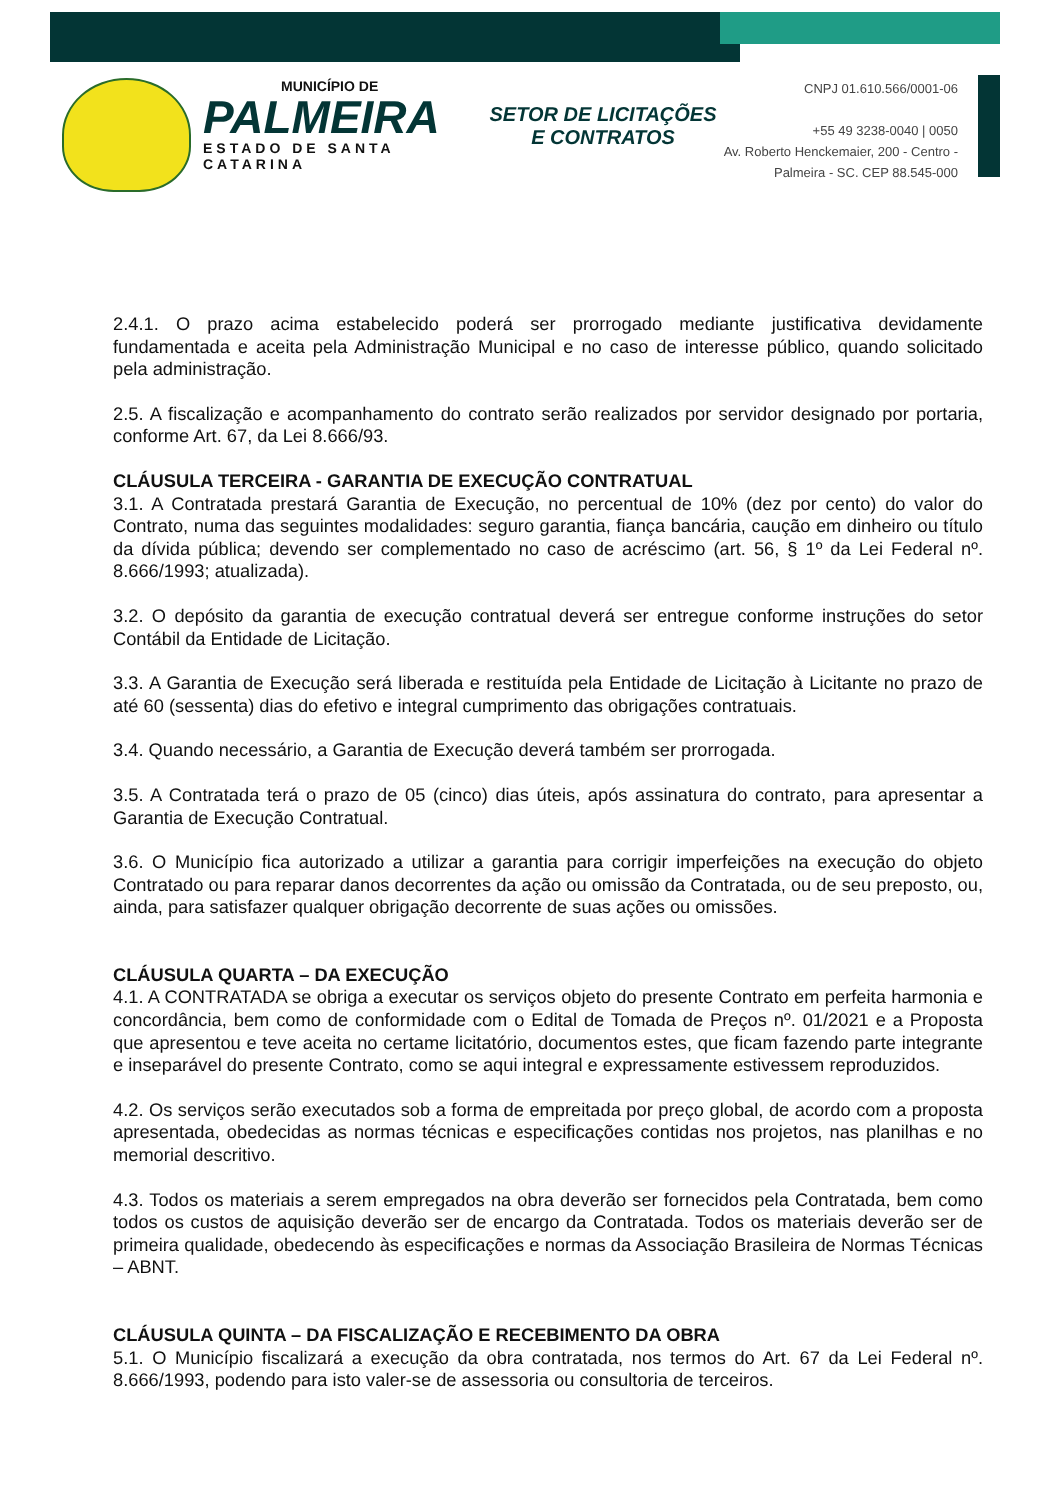MUNICÍPIO DE
PALMEIRA
ESTADO DE SANTA CATARINA
SETOR DE LICITAÇÕES E CONTRATOS
CNPJ 01.610.566/0001-06
+55 49 3238-0040 | 0050
Av. Roberto Henckemaier, 200 - Centro -
Palmeira - SC. CEP 88.545-000
2.4.1. O prazo acima estabelecido poderá ser prorrogado mediante justificativa devidamente fundamentada e aceita pela Administração Municipal e no caso de interesse público, quando solicitado pela administração.
2.5. A fiscalização e acompanhamento do contrato serão realizados por servidor designado por portaria, conforme Art. 67, da Lei 8.666/93.
CLÁUSULA TERCEIRA - GARANTIA DE EXECUÇÃO CONTRATUAL
3.1. A Contratada prestará Garantia de Execução, no percentual de 10% (dez por cento) do valor do Contrato, numa das seguintes modalidades: seguro garantia, fiança bancária, caução em dinheiro ou título da dívida pública; devendo ser complementado no caso de acréscimo (art. 56, § 1º da Lei Federal nº. 8.666/1993; atualizada).
3.2. O depósito da garantia de execução contratual deverá ser entregue conforme instruções do setor Contábil da Entidade de Licitação.
3.3. A Garantia de Execução será liberada e restituída pela Entidade de Licitação à Licitante no prazo de até 60 (sessenta) dias do efetivo e integral cumprimento das obrigações contratuais.
3.4. Quando necessário, a Garantia de Execução deverá também ser prorrogada.
3.5. A Contratada terá o prazo de 05 (cinco) dias úteis, após assinatura do contrato, para apresentar a Garantia de Execução Contratual.
3.6. O Município fica autorizado a utilizar a garantia para corrigir imperfeições na execução do objeto Contratado ou para reparar danos decorrentes da ação ou omissão da Contratada, ou de seu preposto, ou, ainda, para satisfazer qualquer obrigação decorrente de suas ações ou omissões.
CLÁUSULA QUARTA – DA EXECUÇÃO
4.1. A CONTRATADA se obriga a executar os serviços objeto do presente Contrato em perfeita harmonia e concordância, bem como de conformidade com o Edital de Tomada de Preços nº. 01/2021 e a Proposta que apresentou e teve aceita no certame licitatório, documentos estes, que ficam fazendo parte integrante e inseparável do presente Contrato, como se aqui integral e expressamente estivessem reproduzidos.
4.2. Os serviços serão executados sob a forma de empreitada por preço global, de acordo com a proposta apresentada, obedecidas as normas técnicas e especificações contidas nos projetos, nas planilhas e no memorial descritivo.
4.3. Todos os materiais a serem empregados na obra deverão ser fornecidos pela Contratada, bem como todos os custos de aquisição deverão ser de encargo da Contratada. Todos os materiais deverão ser de primeira qualidade, obedecendo às especificações e normas da Associação Brasileira de Normas Técnicas – ABNT.
CLÁUSULA QUINTA – DA FISCALIZAÇÃO E RECEBIMENTO DA OBRA
5.1. O Município fiscalizará a execução da obra contratada, nos termos do Art. 67 da Lei Federal nº. 8.666/1993, podendo para isto valer-se de assessoria ou consultoria de terceiros.